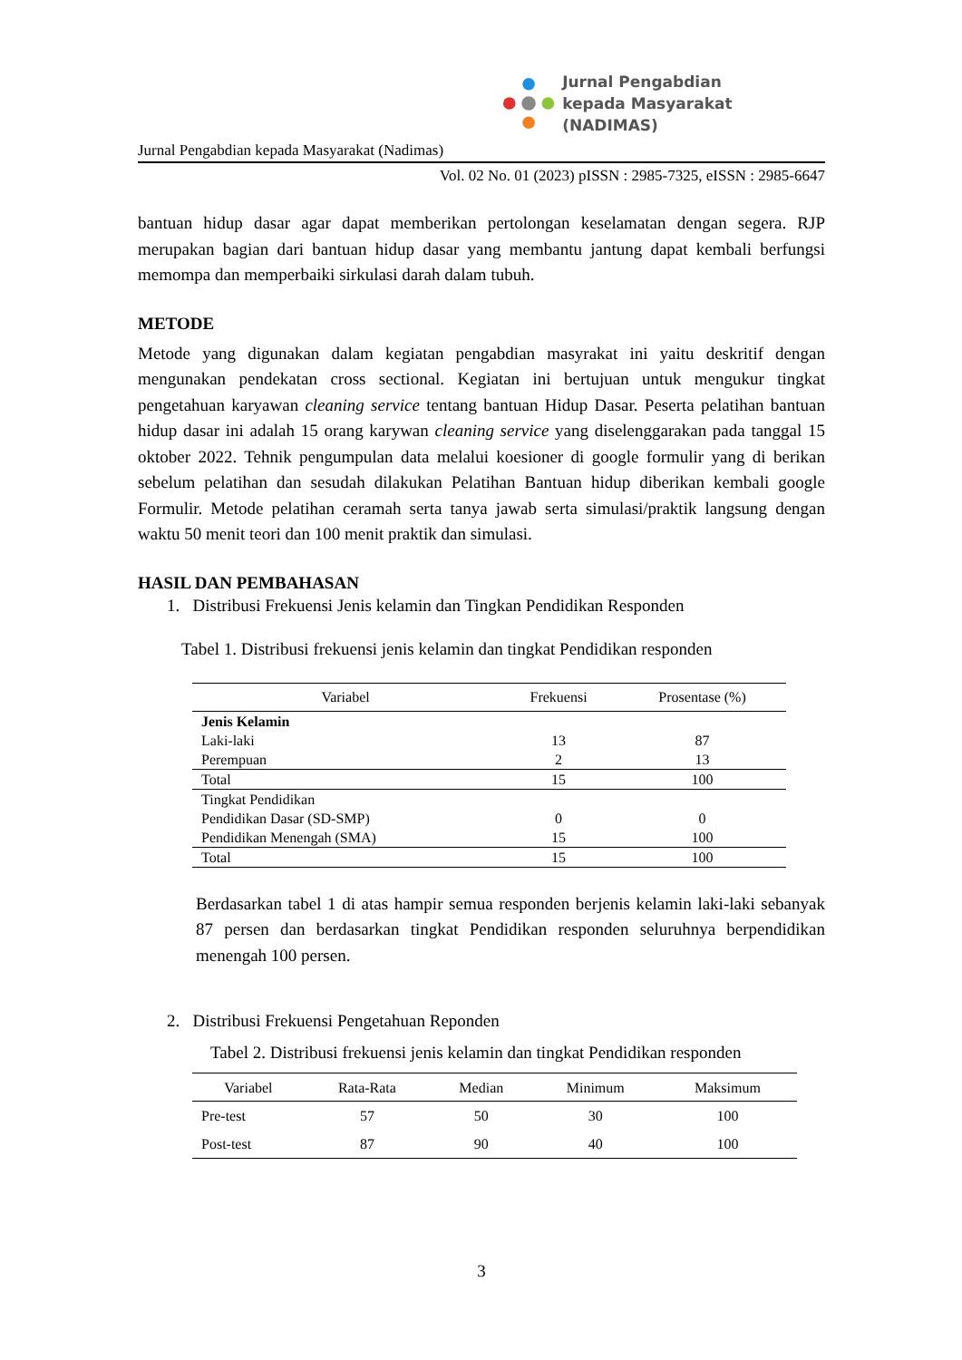Jurnal Pengabdian
kepada Masyarakat (NADIMAS)
Jurnal Pengabdian kepada Masyarakat (Nadimas)
Vol. 02 No. 01 (2023) pISSN : 2985-7325, eISSN : 2985-6647
bantuan hidup dasar agar dapat memberikan pertolongan keselamatan dengan segera. RJP merupakan bagian dari bantuan hidup dasar yang membantu jantung dapat kembali berfungsi memompa dan memperbaiki sirkulasi darah dalam tubuh.
METODE
Metode yang digunakan dalam kegiatan pengabdian masyrakat ini yaitu deskritif dengan mengunakan pendekatan cross sectional. Kegiatan ini bertujuan untuk mengukur tingkat pengetahuan karyawan cleaning service tentang bantuan Hidup Dasar. Peserta pelatihan bantuan hidup dasar ini adalah 15 orang karywan cleaning service yang diselenggarakan pada tanggal 15 oktober 2022. Tehnik pengumpulan data melalui koesioner di google formulir yang di berikan sebelum pelatihan dan sesudah dilakukan Pelatihan Bantuan hidup diberikan kembali google Formulir. Metode pelatihan ceramah serta tanya jawab serta simulasi/praktik langsung dengan waktu 50 menit teori dan 100 menit praktik dan simulasi.
HASIL DAN PEMBAHASAN
1. Distribusi Frekuensi Jenis kelamin dan Tingkan Pendidikan Responden
Tabel 1. Distribusi frekuensi jenis kelamin dan tingkat Pendidikan responden
| Variabel | Frekuensi | Prosentase (%) |
| --- | --- | --- |
| Jenis Kelamin | | |
| Laki-laki | 13 | 87 |
| Perempuan | 2 | 13 |
| Total | 15 | 100 |
| Tingkat Pendidikan | | |
| Pendidikan Dasar (SD-SMP) | 0 | 0 |
| Pendidikan Menengah (SMA) | 15 | 100 |
| Total | 15 | 100 |
Berdasarkan tabel 1 di atas hampir semua responden berjenis kelamin laki-laki sebanyak 87 persen dan berdasarkan tingkat Pendidikan responden seluruhnya berpendidikan menengah 100 persen.
2. Distribusi Frekuensi Pengetahuan Reponden
Tabel 2. Distribusi frekuensi jenis kelamin dan tingkat Pendidikan responden
| Variabel | Rata-Rata | Median | Minimum | Maksimum |
| --- | --- | --- | --- | --- |
| Pre-test | 57 | 50 | 30 | 100 |
| Post-test | 87 | 90 | 40 | 100 |
3